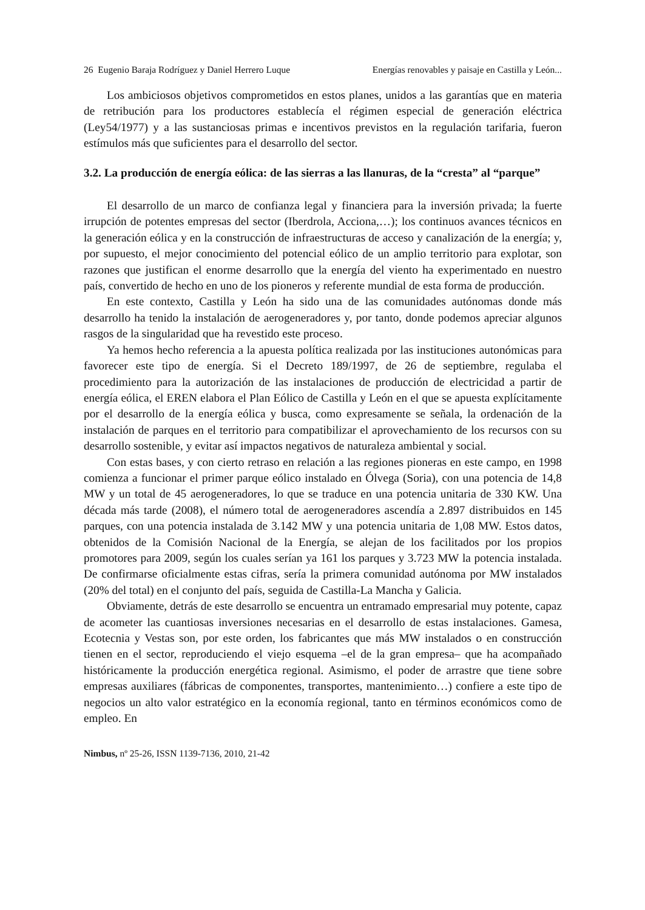26 Eugenio Baraja Rodríguez y Daniel Herrero Luque Energías renovables y paisaje en Castilla y León...
Los ambiciosos objetivos comprometidos en estos planes, unidos a las garantías que en materia de retribución para los productores establecía el régimen especial de generación eléctrica (Ley54/1977) y a las sustanciosas primas e incentivos previstos en la regulación tarifaria, fueron estímulos más que suficientes para el desarrollo del sector.
3.2. La producción de energía eólica: de las sierras a las llanuras, de la “cresta” al “parque”
El desarrollo de un marco de confianza legal y financiera para la inversión privada; la fuerte irrupción de potentes empresas del sector (Iberdrola, Acciona,…); los continuos avances técnicos en la generación eólica y en la construcción de infraestructuras de acceso y canalización de la energía; y, por supuesto, el mejor conocimiento del potencial eólico de un amplio territorio para explotar, son razones que justifican el enorme desarrollo que la energía del viento ha experimentado en nuestro país, convertido de hecho en uno de los pioneros y referente mundial de esta forma de producción.
En este contexto, Castilla y León ha sido una de las comunidades autónomas donde más desarrollo ha tenido la instalación de aerogeneradores y, por tanto, donde podemos apreciar algunos rasgos de la singularidad que ha revestido este proceso.
Ya hemos hecho referencia a la apuesta política realizada por las instituciones autonómicas para favorecer este tipo de energía. Si el Decreto 189/1997, de 26 de septiembre, regulaba el procedimiento para la autorización de las instalaciones de producción de electricidad a partir de energía eólica, el EREN elabora el Plan Eólico de Castilla y León en el que se apuesta explícitamente por el desarrollo de la energía eólica y busca, como expresamente se señala, la ordenación de la instalación de parques en el territorio para compatibilizar el aprovechamiento de los recursos con su desarrollo sostenible, y evitar así impactos negativos de naturaleza ambiental y social.
Con estas bases, y con cierto retraso en relación a las regiones pioneras en este campo, en 1998 comienza a funcionar el primer parque eólico instalado en Ólvega (Soria), con una potencia de 14,8 MW y un total de 45 aerogeneradores, lo que se traduce en una potencia unitaria de 330 KW. Una década más tarde (2008), el número total de aerogeneradores ascendía a 2.897 distribuidos en 145 parques, con una potencia instalada de 3.142 MW y una potencia unitaria de 1,08 MW. Estos datos, obtenidos de la Comisión Nacional de la Energía, se alejan de los facilitados por los propios promotores para 2009, según los cuales serían ya 161 los parques y 3.723 MW la potencia instalada. De confirmarse oficialmente estas cifras, sería la primera comunidad autónoma por MW instalados (20% del total) en el conjunto del país, seguida de Castilla-La Mancha y Galicia.
Obviamente, detrás de este desarrollo se encuentra un entramado empresarial muy potente, capaz de acometer las cuantiosas inversiones necesarias en el desarrollo de estas instalaciones. Gamesa, Ecotecnia y Vestas son, por este orden, los fabricantes que más MW instalados o en construcción tienen en el sector, reproduciendo el viejo esquema –el de la gran empresa– que ha acompañado históricamente la producción energética regional. Asimismo, el poder de arrastre que tiene sobre empresas auxiliares (fábricas de componentes, transportes, mantenimiento…) confiere a este tipo de negocios un alto valor estratégico en la economía regional, tanto en términos económicos como de empleo. En
Nimbus, nº 25-26, ISSN 1139-7136, 2010, 21-42